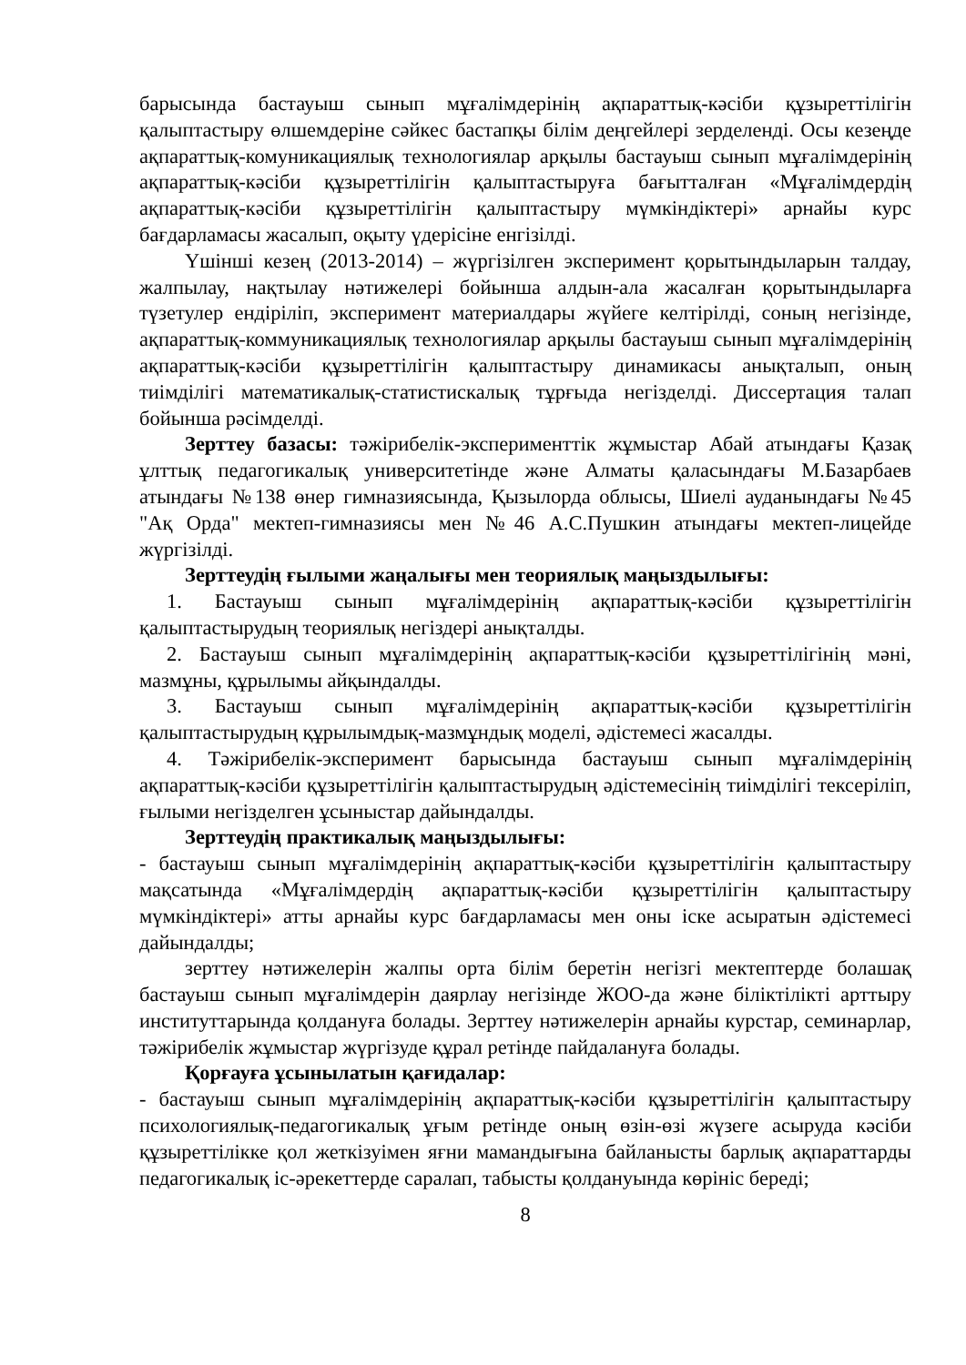барысында бастауыш сынып мұғалімдерінің ақпараттық-кәсіби құзыреттілігін қалыптастыру өлшемдеріне сәйкес бастапқы білім деңгейлері зерделенді. Осы кезеңде ақпараттық-комуникациялық технологиялар арқылы бастауыш сынып мұғалімдерінің ақпараттық-кәсіби құзыреттілігін қалыптастыруға бағытталған «Мұғалімдердің ақпараттық-кәсіби құзыреттілігін қалыптастыру мүмкіндіктері» арнайы курс бағдарламасы жасалып, оқыту үдерісіне енгізілді.
Үшінші кезең (2013-2014) – жүргізілген эксперимент қорытындыларын талдау, жалпылау, нақтылау нәтижелері бойынша алдын-ала жасалған қорытындыларға түзетулер ендіріліп, эксперимент материалдары жүйеге келтірілді, соның негізінде, ақпараттық-коммуникациялық технологиялар арқылы бастауыш сынып мұғалімдерінің ақпараттық-кәсіби құзыреттілігін қалыптастыру динамикасы анықталып, оның тиімділігі математикалық-статистискалық тұрғыда негізделді. Диссертация талап бойынша рәсімделді.
Зерттеу базасы: тәжірибелік-эксперименттік жұмыстар Абай атындағы Қазақ ұлттық педагогикалық университетінде және Алматы қаласындағы М.Базарбаев атындағы №138 өнер гимназиясында, Қызылорда облысы, Шиелі ауданындағы №45 "Ақ Орда" мектеп-гимназиясы мен №46 А.С.Пушкин атындағы мектеп-лицейде жүргізілді.
Зерттеудің ғылыми жаңалығы мен теориялық маңыздылығы:
1. Бастауыш сынып мұғалімдерінің ақпараттық-кәсіби құзыреттілігін қалыптастырудың теориялық негіздері анықталды.
2. Бастауыш сынып мұғалімдерінің ақпараттық-кәсіби құзыреттілігінің мәні, мазмұны, құрылымы айқындалды.
3. Бастауыш сынып мұғалімдерінің ақпараттық-кәсіби құзыреттілігін қалыптастырудың құрылымдық-мазмұндық моделі, әдістемесі жасалды.
4. Тәжірибелік-эксперимент барысында бастауыш сынып мұғалімдерінің ақпараттық-кәсіби құзыреттілігін қалыптастырудың әдістемесінің тиімділігі тексеріліп, ғылыми негізделген ұсыныстар дайындалды.
Зерттеудің практикалық маңыздылығы:
- бастауыш сынып мұғалімдерінің ақпараттық-кәсіби құзыреттілігін қалыптастыру мақсатында «Мұғалімдердің ақпараттық-кәсіби құзыреттілігін қалыптастыру мүмкіндіктері» атты арнайы курс бағдарламасы мен оны іске асыратын әдістемесі дайындалды;
зерттеу нәтижелерін жалпы орта білім беретін негізгі мектептерде болашақ бастауыш сынып мұғалімдерін даярлау негізінде ЖОО-да және біліктілікті арттыру институттарында қолдануға болады. Зерттеу нәтижелерін арнайы курстар, семинарлар, тәжірибелік жұмыстар жүргізуде құрал ретінде пайдалануға болады.
Қорғауға ұсынылатын қағидалар:
- бастауыш сынып мұғалімдерінің ақпараттық-кәсіби құзыреттілігін қалыптастыру психологиялық-педагогикалық ұғым ретінде оның өзін-өзі жүзеге асыруда кәсіби құзыреттілікке қол жеткізуімен яғни мамандығына байланысты барлық ақпараттарды педагогикалық іс-әрекеттерде саралап, табысты қолдануында көрініс береді;
8